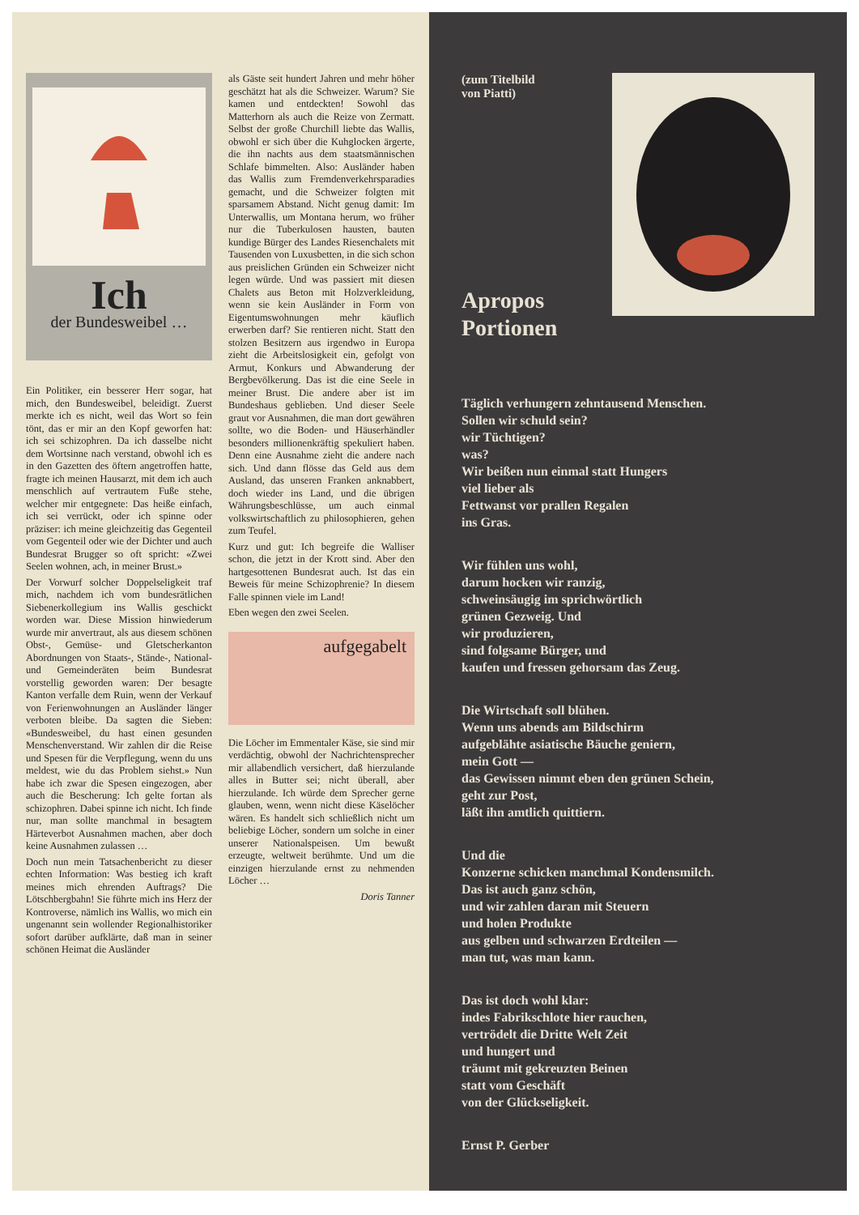Ich
der Bundesweibel …
Ein Politiker, ein besserer Herr sogar, hat mich, den Bundesweibel, beleidigt. Zuerst merkte ich es nicht, weil das Wort so fein tönt, das er mir an den Kopf geworfen hat: ich sei schizophren. Da ich dasselbe nicht dem Wortsinne nach verstand, obwohl ich es in den Gazetten des öftern angetroffen hatte, fragte ich meinen Hausarzt, mit dem ich auch menschlich auf vertrautem Fuße stehe, welcher mir entgegnete: Das heiße einfach, ich sei verrückt, oder ich spinne oder präziser: ich meine gleichzeitig das Gegenteil vom Gegenteil oder wie der Dichter und auch Bundesrat Brugger so oft spricht: «Zwei Seelen wohnen, ach, in meiner Brust.»
Der Vorwurf solcher Doppelseligkeit traf mich, nachdem ich vom bundesrätlichen Siebenerkollegium ins Wallis geschickt worden war. Diese Mission hinwiederum wurde mir anvertraut, als aus diesem schönen Obst-, Gemüse- und Gletscherkanton Abordnungen von Staats-, Stände-, National- und Gemeinderäten beim Bundesrat vorstellig geworden waren: Der besagte Kanton verfalle dem Ruin, wenn der Verkauf von Ferienwohnungen an Ausländer länger verboten bleibe. Da sagten die Sieben: «Bundesweibel, du hast einen gesunden Menschenverstand. Wir zahlen dir die Reise und Spesen für die Verpflegung, wenn du uns meldest, wie du das Problem siehst.» Nun habe ich zwar die Spesen eingezogen, aber auch die Bescherung: Ich gelte fortan als schizophren. Dabei spinne ich nicht. Ich finde nur, man sollte manchmal in besagtem Härteverbot Ausnahmen machen, aber doch keine Ausnahmen zulassen …
Doch nun mein Tatsachenbericht zu dieser echten Information: Was bestieg ich kraft meines mich ehrenden Auftrags? Die Lötschbergbahn! Sie führte mich ins Herz der Kontroverse, nämlich ins Wallis, wo mich ein ungenannt sein wollender Regionalhistoriker sofort darüber aufklärte, daß man in seiner schönen Heimat die Ausländer
als Gäste seit hundert Jahren und mehr höher geschätzt hat als die Schweizer. Warum? Sie kamen und entdeckten! Sowohl das Matterhorn als auch die Reize von Zermatt. Selbst der große Churchill liebte das Wallis, obwohl er sich über die Kuhglocken ärgerte, die ihn nachts aus dem staatsmännischen Schlafe bimmelten. Also: Ausländer haben das Wallis zum Fremdenverkehrsparadies gemacht, und die Schweizer folgten mit sparsamem Abstand. Nicht genug damit: Im Unterwallis, um Montana herum, wo früher nur die Tuberkulosen hausten, bauten kundige Bürger des Landes Riesenchalets mit Tausenden von Luxusbetten, in die sich schon aus preislichen Gründen ein Schweizer nicht legen würde. Und was passiert mit diesen Chalets aus Beton mit Holzverkleidung, wenn sie kein Ausländer in Form von Eigentumswohnungen mehr käuflich erwerben darf? Sie rentieren nicht. Statt den stolzen Besitzern aus irgendwo in Europa zieht die Arbeitslosigkeit ein, gefolgt von Armut, Konkurs und Abwanderung der Bergbevölkerung. Das ist die eine Seele in meiner Brust. Die andere aber ist im Bundeshaus geblieben. Und dieser Seele graut vor Ausnahmen, die man dort gewähren sollte, wo die Boden- und Häuserhändler besonders millionenkräftig spekuliert haben. Denn eine Ausnahme zieht die andere nach sich. Und dann flösse das Geld aus dem Ausland, das unseren Franken anknabbert, doch wieder ins Land, und die übrigen Währungsbeschlüsse, um auch einmal volkswirtschaftlich zu philosophieren, gehen zum Teufel.
Kurz und gut: Ich begreife die Walliser schon, die jetzt in der Krott sind. Aber den hartgesottenen Bundesrat auch. Ist das ein Beweis für meine Schizophrenie? In diesem Falle spinnen viele im Land!
Eben wegen den zwei Seelen.
aufgegabelt
Die Löcher im Emmentaler Käse, sie sind mir verdächtig, obwohl der Nachrichtensprecher mir allabendlich versichert, daß hierzulande alles in Butter sei; nicht überall, aber hierzulande. Ich würde dem Sprecher gerne glauben, wenn, wenn nicht diese Käselöcher wären. Es handelt sich schließlich nicht um beliebige Löcher, sondern um solche in einer unserer Nationalspeisen. Um bewußt erzeugte, weltweit berühmte. Und um die einzigen hierzulande ernst zu nehmenden Löcher …
Doris Tanner
(zum Titelbild
von Piatti)
Apropos
Portionen
Täglich verhungern zehntausend Menschen.
Sollen wir schuld sein?
wir Tüchtigen?
was?
Wir beißen nun einmal statt Hungers
viel lieber als
Fettwanst vor prallen Regalen
ins Gras.
Wir fühlen uns wohl,
darum hocken wir ranzig,
schweinsäugig im sprichwörtlich
grünen Gezweig. Und
wir produzieren,
sind folgsame Bürger, und
kaufen und fressen gehorsam das Zeug.
Die Wirtschaft soll blühen.
Wenn uns abends am Bildschirm
aufgeblähte asiatische Bäuche geniern,
mein Gott —
das Gewissen nimmt eben den grünen Schein,
geht zur Post,
läßt ihn amtlich quittiern.
Und die
Konzerne schicken manchmal Kondensmilch.
Das ist auch ganz schön,
und wir zahlen daran mit Steuern
und holen Produkte
aus gelben und schwarzen Erdteilen —
man tut, was man kann.
Das ist doch wohl klar:
indes Fabrikschlote hier rauchen,
vertrödelt die Dritte Welt Zeit
und hungert und
träumt mit gekreuzten Beinen
statt vom Geschäft
von der Glückseligkeit.
Ernst P. Gerber